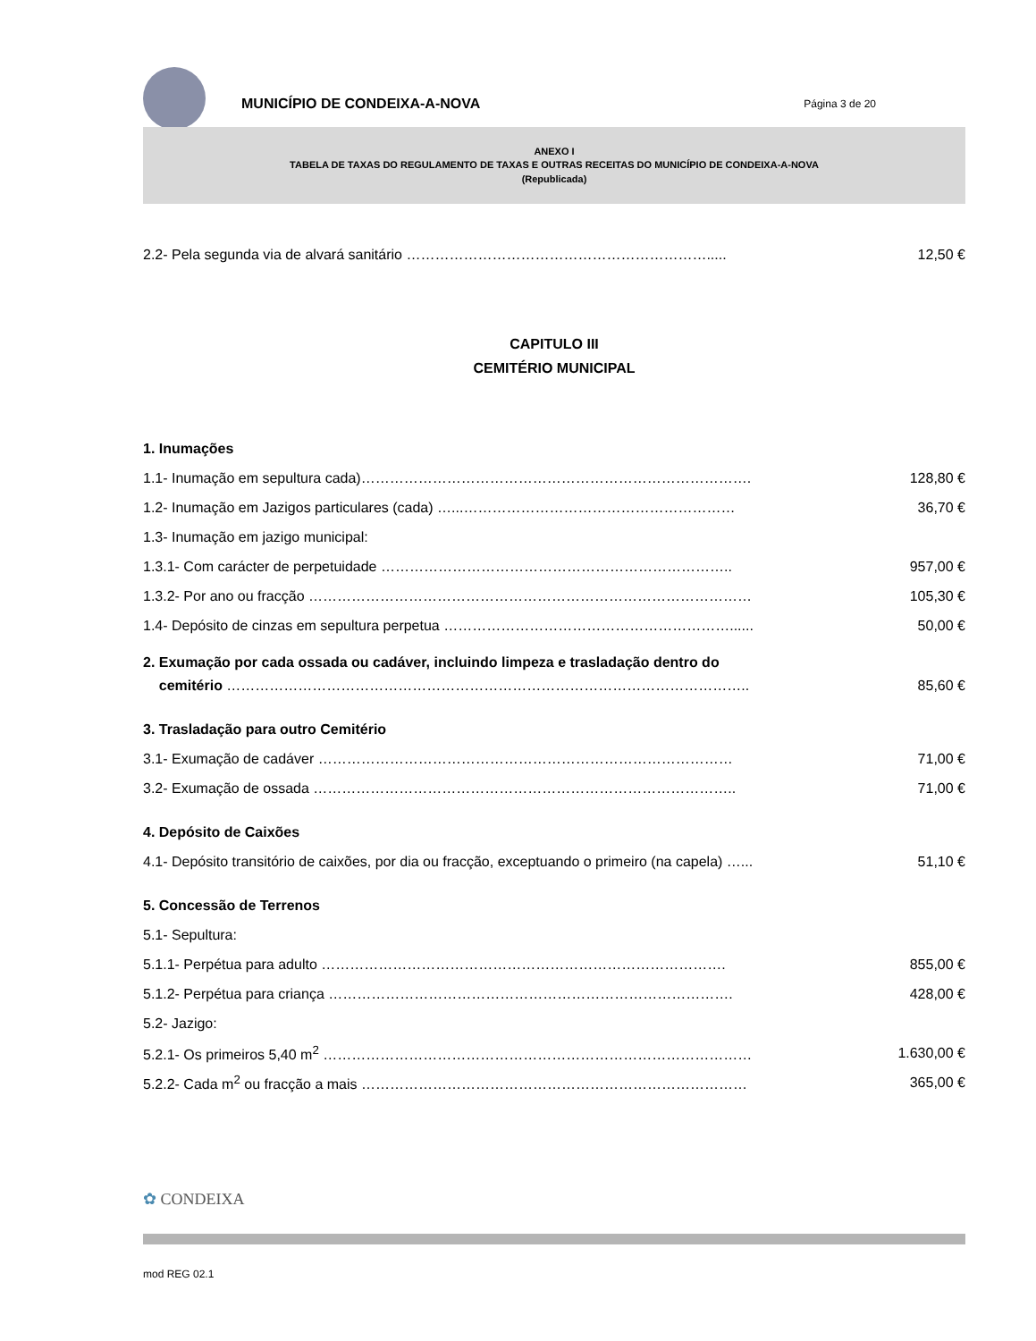MUNICÍPIO DE CONDEIXA-A-NOVA
Página 3 de 20
ANEXO I
TABELA DE TAXAS DO REGULAMENTO DE TAXAS E OUTRAS RECEITAS DO MUNICÍPIO DE CONDEIXA-A-NOVA
(Republicada)
2.2- Pela segunda via de alvará sanitário ………………………………………………………..... 12,50 €
CAPITULO III
CEMITÉRIO MUNICIPAL
1. Inumações
1.1- Inumação em sepultura cada)………………………………………………………………………. 128,80 €
1.2- Inumação em Jazigos particulares (cada) …...………………………………………………… 36,70 €
1.3- Inumação em jazigo municipal:
1.3.1- Com carácter de perpetuidade ……………………………………………………………….. 957,00 €
1.3.2- Por ano ou fracção ………………………………………………………………………………… 105,30 €
1.4- Depósito de cinzas em sepultura perpetua ……………………………………………………...... 50,00 €
2. Exumação por cada ossada ou cadáver, incluindo limpeza e trasladação dentro do
cemitério ……………………………………………………………………………………………….. 85,60 €
3. Trasladação para outro Cemitério
3.1- Exumação de cadáver …………………………………………………………………………… 71,00 €
3.2- Exumação de ossada …………………………………………………………………………….. 71,00 €
4. Depósito de Caixões
4.1- Depósito transitório de caixões, por dia ou fracção, exceptuando o primeiro (na capela) …... 51,10 €
5. Concessão de Terrenos
5.1- Sepultura:
5.1.1- Perpétua para adulto …………………………………………………………………………. 855,00 €
5.1.2- Perpétua para criança …………………………………………………………………………. 428,00 €
5.2- Jazigo:
5.2.1- Os primeiros 5,40 m<sup>2</sup> ……………………………………………………………………………… 1.630,00 €
5.2.2- Cada m<sup>2</sup> ou fracção a mais ……………………………………………………………………… 365,00 €
✿ CONDEIXA
mod REG 02.1